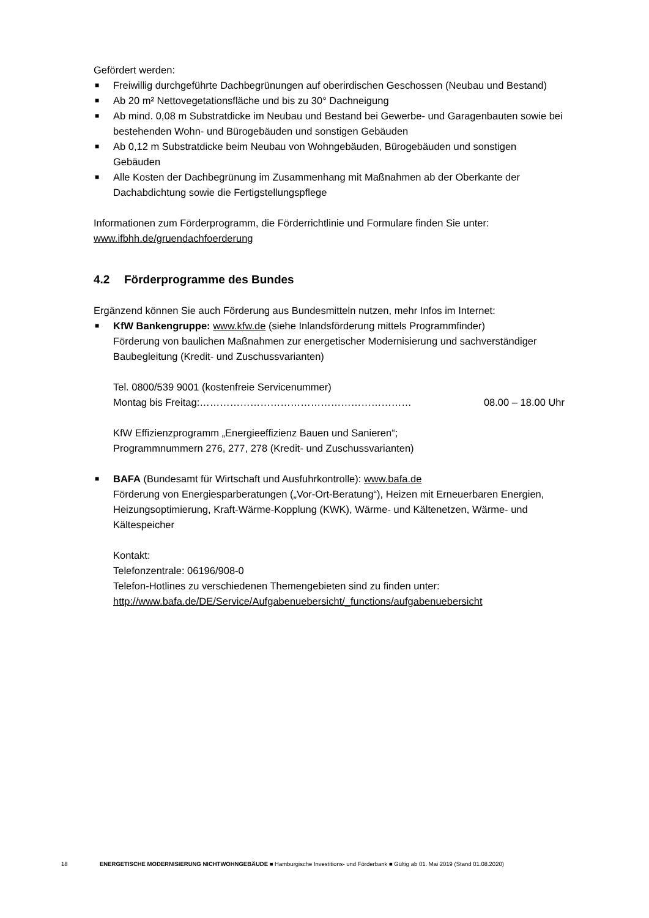Gefördert werden:
■ Freiwillig durchgeführte Dachbegrünungen auf oberirdischen Geschossen (Neubau und Bestand)
■ Ab 20 m² Nettovegetationsfläche und bis zu 30° Dachneigung
■ Ab mind. 0,08 m Substratdicke im Neubau und Bestand bei Gewerbe- und Garagenbauten sowie bei bestehenden Wohn- und Bürogebäuden und sonstigen Gebäuden
■ Ab 0,12 m Substratdicke beim Neubau von Wohngebäuden, Bürogebäuden und sonstigen Gebäuden
■ Alle Kosten der Dachbegrünung im Zusammenhang mit Maßnahmen ab der Oberkante der Dachabdichtung sowie die Fertigstellungspflege
Informationen zum Förderprogramm, die Förderrichtlinie und Formulare finden Sie unter:
www.ifbhh.de/gruendachfoerderung
4.2 Förderprogramme des Bundes
Ergänzend können Sie auch Förderung aus Bundesmitteln nutzen, mehr Infos im Internet:
■ KfW Bankengruppe: www.kfw.de (siehe Inlandsförderung mittels Programmfinder)
Förderung von baulichen Maßnahmen zur energetischer Modernisierung und sachverständiger Baubegleitung (Kredit- und Zuschussvarianten)
Tel. 0800/539 9001 (kostenfreie Servicenummer)
Montag bis Freitag:……………………………………………………… 08.00 – 18.00 Uhr
KfW Effizienzprogramm „Energieeffizienz Bauen und Sanieren“;
Programmnummern 276, 277, 278 (Kredit- und Zuschussvarianten)
■ BAFA (Bundesamt für Wirtschaft und Ausfuhrkontrolle): www.bafa.de
Förderung von Energiesparberatungen („Vor-Ort-Beratung“), Heizen mit Erneuerbaren Energien, Heizungsoptimierung, Kraft-Wärme-Kopplung (KWK), Wärme- und Kältenetzen, Wärme- und Kältespeicher
Kontakt:
Telefonzentrale: 06196/908-0
Telefon-Hotlines zu verschiedenen Themengebieten sind zu finden unter:
http://www.bafa.de/DE/Service/Aufgabenuebersicht/_functions/aufgabenuebersicht
18 ENERGETISCHE MODERNISIERUNG NICHTWOHNGEBÄUDE ■ Hamburgische Investitions- und Förderbank ■ Gültig ab 01. Mai 2019 (Stand 01.08.2020)